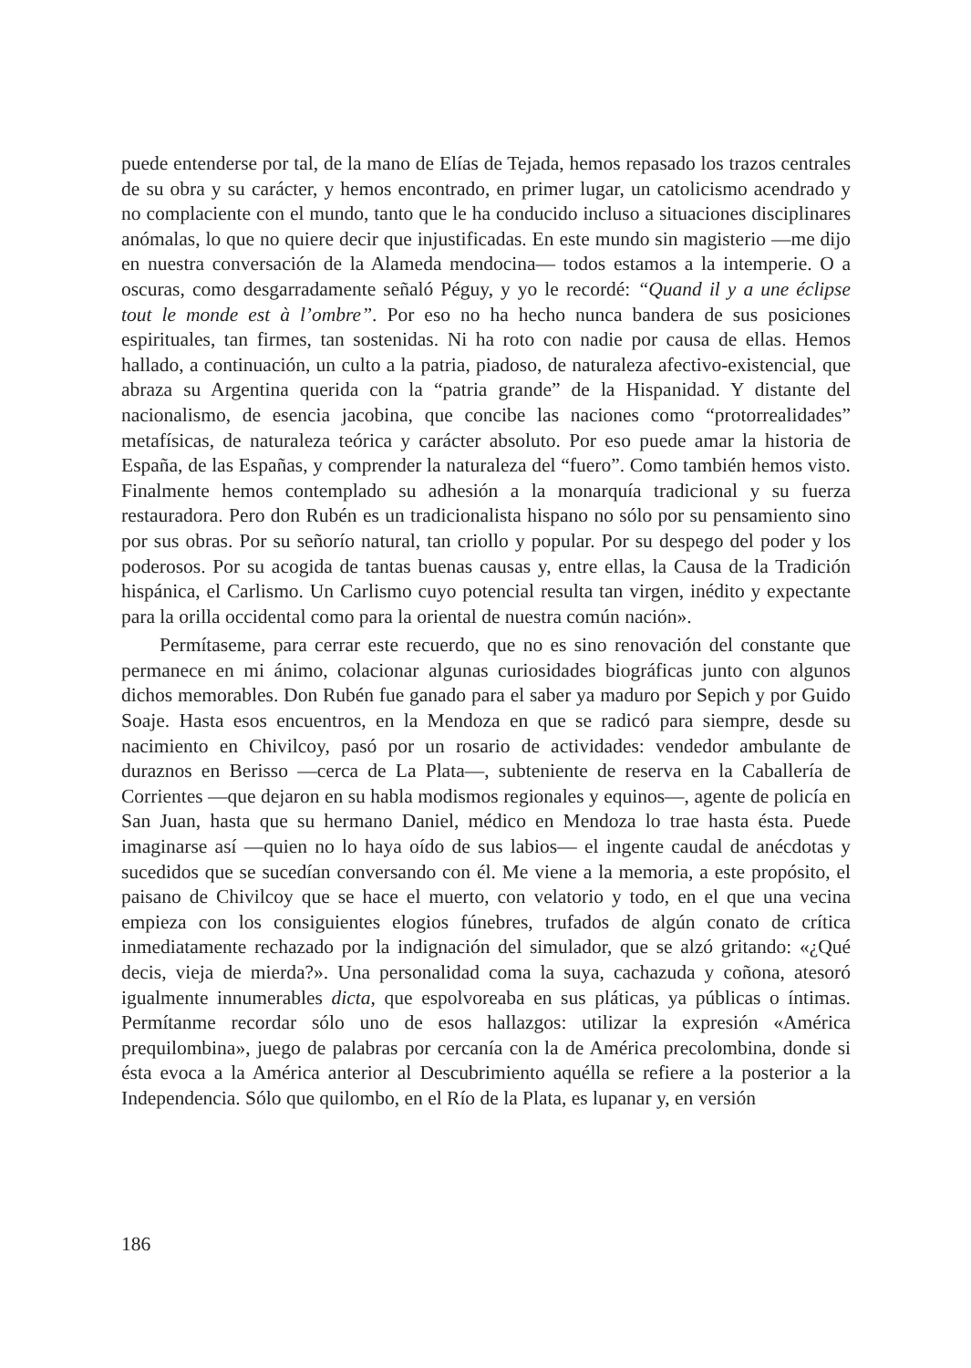puede entenderse por tal, de la mano de Elías de Tejada, hemos repasado los trazos centrales de su obra y su carácter, y hemos encontrado, en primer lugar, un catolicismo acendrado y no complaciente con el mundo, tanto que le ha conducido incluso a situaciones disciplinares anómalas, lo que no quiere decir que injustificadas. En este mundo sin magisterio —me dijo en nuestra conversación de la Alameda mendocina— todos estamos a la intemperie. O a oscuras, como desgarradamente señaló Péguy, y yo le recordé: “Quand il y a une éclipse tout le monde est à l’ombre”. Por eso no ha hecho nunca bandera de sus posiciones espirituales, tan firmes, tan sostenidas. Ni ha roto con nadie por causa de ellas. Hemos hallado, a continuación, un culto a la patria, piadoso, de naturaleza afectivo-existencial, que abraza su Argentina querida con la “patria grande” de la Hispanidad. Y distante del nacionalismo, de esencia jacobina, que concibe las naciones como “protorrealidades” metafísicas, de naturaleza teórica y carácter absoluto. Por eso puede amar la historia de España, de las Españas, y comprender la naturaleza del “fuero”. Como también hemos visto. Finalmente hemos contemplado su adhesión a la monarquía tradicional y su fuerza restauradora. Pero don Rubén es un tradicionalista hispano no sólo por su pensamiento sino por sus obras. Por su señorío natural, tan criollo y popular. Por su despego del poder y los poderosos. Por su acogida de tantas buenas causas y, entre ellas, la Causa de la Tradición hispánica, el Carlismo. Un Carlismo cuyo potencial resulta tan virgen, inédito y expectante para la orilla occidental como para la oriental de nuestra común nación».
Permítaseme, para cerrar este recuerdo, que no es sino renovación del constante que permanece en mi ánimo, colacionar algunas curiosidades biográficas junto con algunos dichos memorables. Don Rubén fue ganado para el saber ya maduro por Sepich y por Guido Soaje. Hasta esos encuentros, en la Mendoza en que se radicó para siempre, desde su nacimiento en Chivilcoy, pasó por un rosario de actividades: vendedor ambulante de duraznos en Berisso —cerca de La Plata—, subteniente de reserva en la Caballería de Corrientes —que dejaron en su habla modismos regionales y equinos—, agente de policía en San Juan, hasta que su hermano Daniel, médico en Mendoza lo trae hasta ésta. Puede imaginarse así —quien no lo haya oído de sus labios— el ingente caudal de anécdotas y sucedidos que se sucedían conversando con él. Me viene a la memoria, a este propósito, el paisano de Chivilcoy que se hace el muerto, con velatorio y todo, en el que una vecina empieza con los consiguientes elogios fúnebres, trufados de algún conato de crítica inmediatamente rechazado por la indignación del simulador, que se alzó gritando: «¿Qué decis, vieja de mierda?». Una personalidad coma la suya, cachazuda y coñona, atesoró igualmente innumerables dicta, que espolvoreaba en sus pláticas, ya públicas o íntimas. Permítanme recordar sólo uno de esos hallazgos: utilizar la expresión «América prequilombina», juego de palabras por cercanía con la de América precolombina, donde si ésta evoca a la América anterior al Descubrimiento aquélla se refiere a la posterior a la Independencia. Sólo que quilombo, en el Río de la Plata, es lupanar y, en versión
186